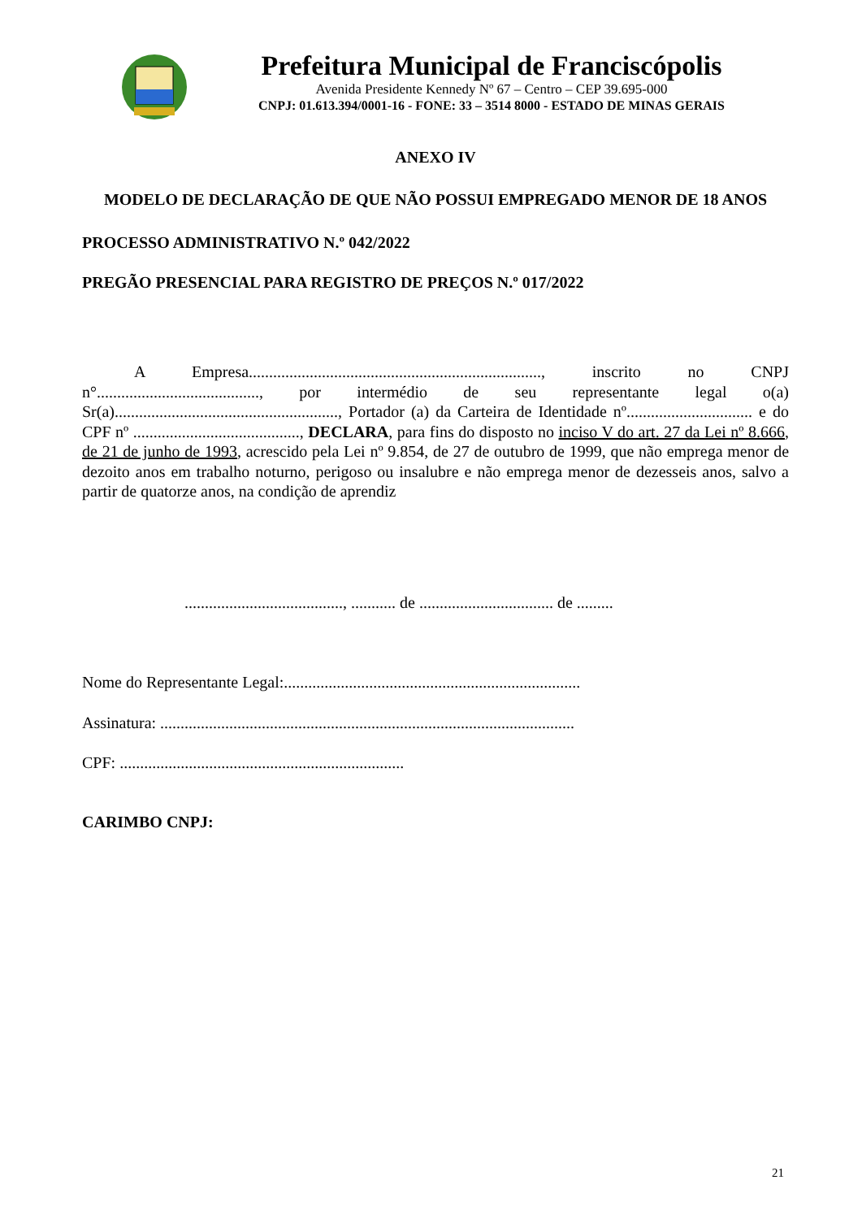Prefeitura Municipal de Franciscópolis
Avenida Presidente Kennedy Nº 67 – Centro – CEP 39.695-000
CNPJ: 01.613.394/0001-16 - FONE: 33 – 3514 8000 - ESTADO DE MINAS GERAIS
ANEXO IV
MODELO DE DECLARAÇÃO DE QUE NÃO POSSUI EMPREGADO MENOR DE 18 ANOS
PROCESSO ADMINISTRATIVO N.º 042/2022
PREGÃO PRESENCIAL PARA REGISTRO DE PREÇOS N.º 017/2022
A Empresa........................................................................, inscrito no CNPJ n°........................................, por intermédio de seu representante legal o(a) Sr(a)......................................................., Portador (a) da Carteira de Identidade nº............................... e do CPF nº ........................................., DECLARA, para fins do disposto no inciso V do art. 27 da Lei nº 8.666, de 21 de junho de 1993, acrescido pela Lei nº 9.854, de 27 de outubro de 1999, que não emprega menor de dezoito anos em trabalho noturno, perigoso ou insalubre e não emprega menor de dezesseis anos, salvo a partir de quatorze anos, na condição de aprendiz
......................................., ........... de ................................. de .........
Nome do Representante Legal:.........................................................................
Assinatura: ......................................................................................................
CPF: ......................................................................
CARIMBO CNPJ:
21